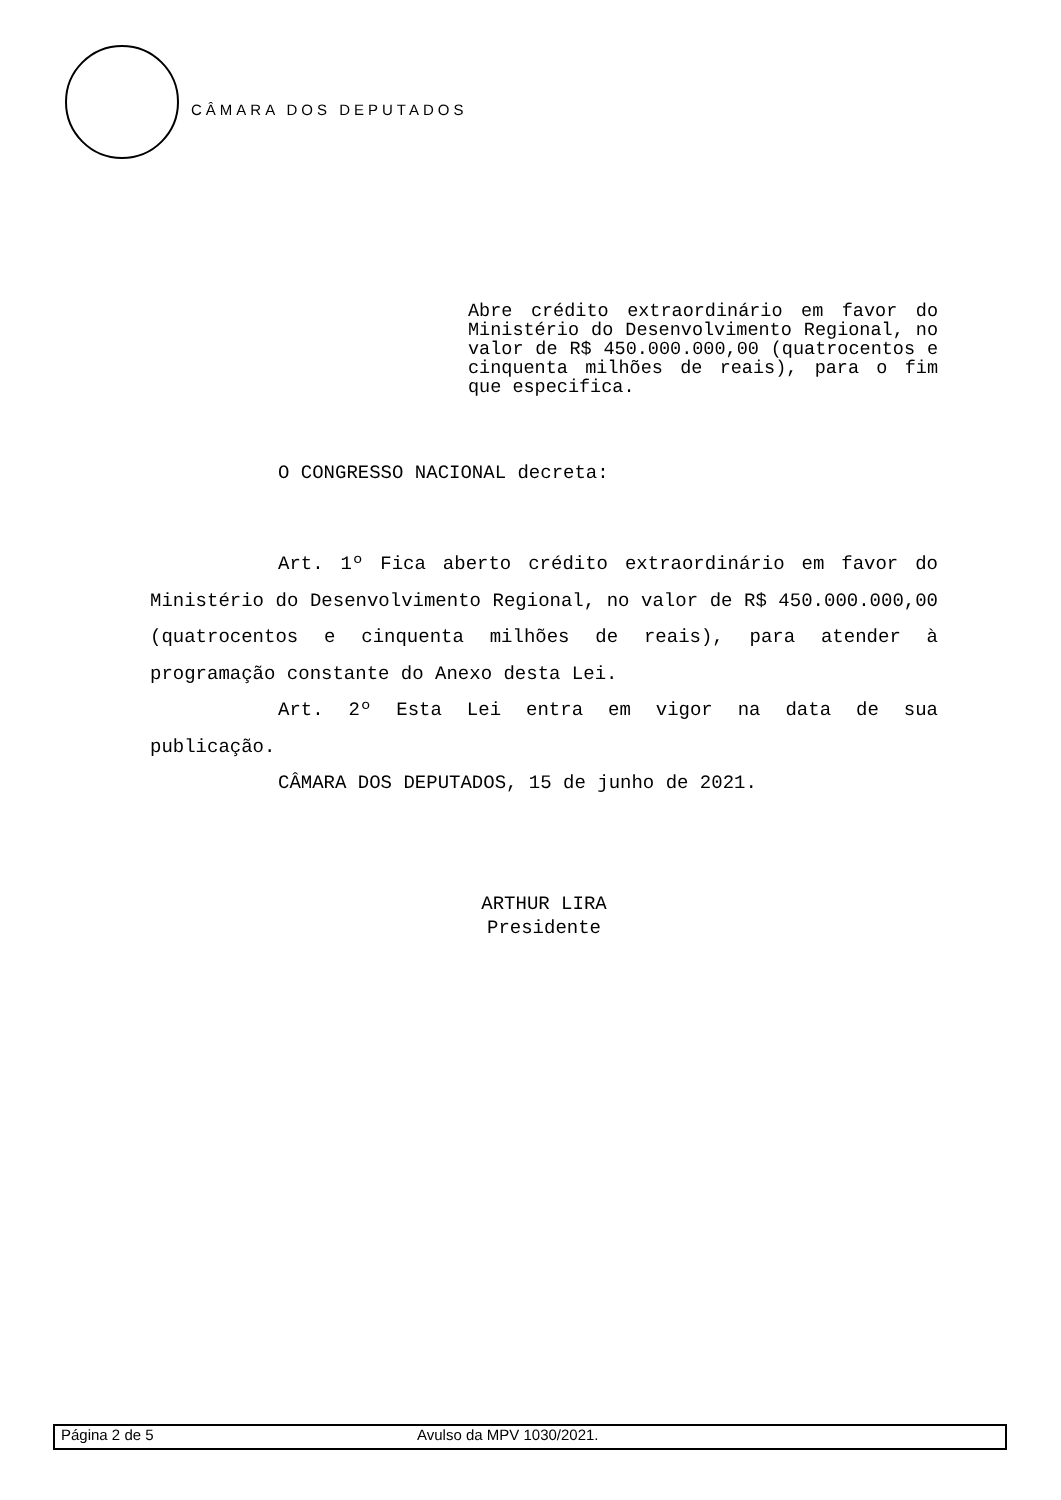CÂMARA DOS DEPUTADOS
Abre crédito extraordinário em favor do Ministério do Desenvolvimento Regional, no valor de R$ 450.000.000,00 (quatrocentos e cinquenta milhões de reais), para o fim que especifica.
O CONGRESSO NACIONAL decreta:
Art. 1º Fica aberto crédito extraordinário em favor do Ministério do Desenvolvimento Regional, no valor de R$ 450.000.000,00 (quatrocentos e cinquenta milhões de reais), para atender à programação constante do Anexo desta Lei.
Art. 2º Esta Lei entra em vigor na data de sua publicação.
CÂMARA DOS DEPUTADOS, 15 de junho de 2021.
ARTHUR LIRA
Presidente
Página 2 de 5 Avulso da MPV 1030/2021.